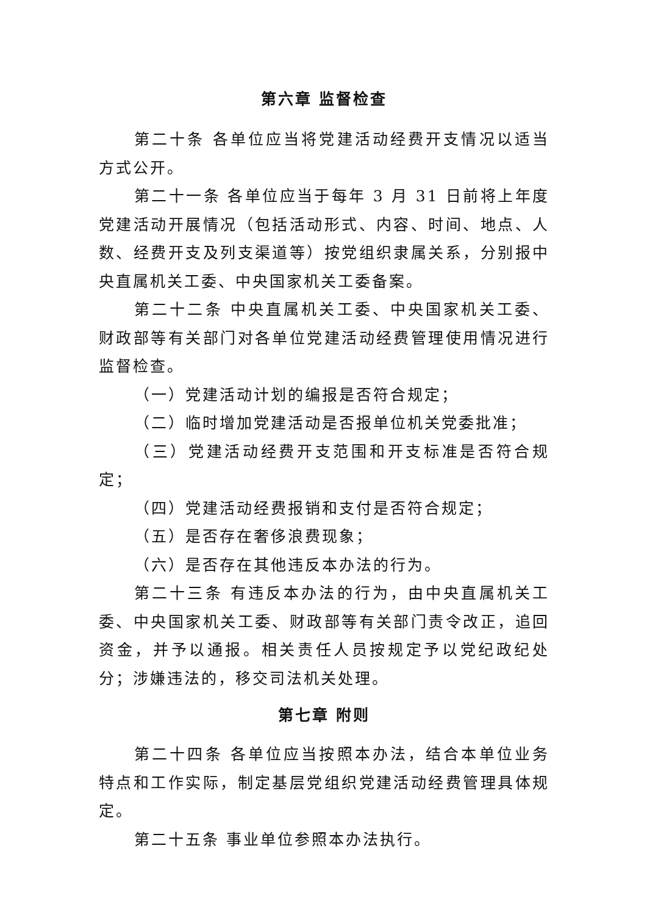第六章 监督检查
第二十条 各单位应当将党建活动经费开支情况以适当方式公开。
第二十一条 各单位应当于每年 3 月 31 日前将上年度党建活动开展情况（包括活动形式、内容、时间、地点、人数、经费开支及列支渠道等）按党组织隶属关系，分别报中央直属机关工委、中央国家机关工委备案。
第二十二条 中央直属机关工委、中央国家机关工委、财政部等有关部门对各单位党建活动经费管理使用情况进行监督检查。
（一）党建活动计划的编报是否符合规定；
（二）临时增加党建活动是否报单位机关党委批准；
（三）党建活动经费开支范围和开支标准是否符合规定；
（四）党建活动经费报销和支付是否符合规定；
（五）是否存在奢侈浪费现象；
（六）是否存在其他违反本办法的行为。
第二十三条 有违反本办法的行为，由中央直属机关工委、中央国家机关工委、财政部等有关部门责令改正，追回资金，并予以通报。相关责任人员按规定予以党纪政纪处分；涉嫌违法的，移交司法机关处理。
第七章 附则
第二十四条 各单位应当按照本办法，结合本单位业务特点和工作实际，制定基层党组织党建活动经费管理具体规定。
第二十五条 事业单位参照本办法执行。